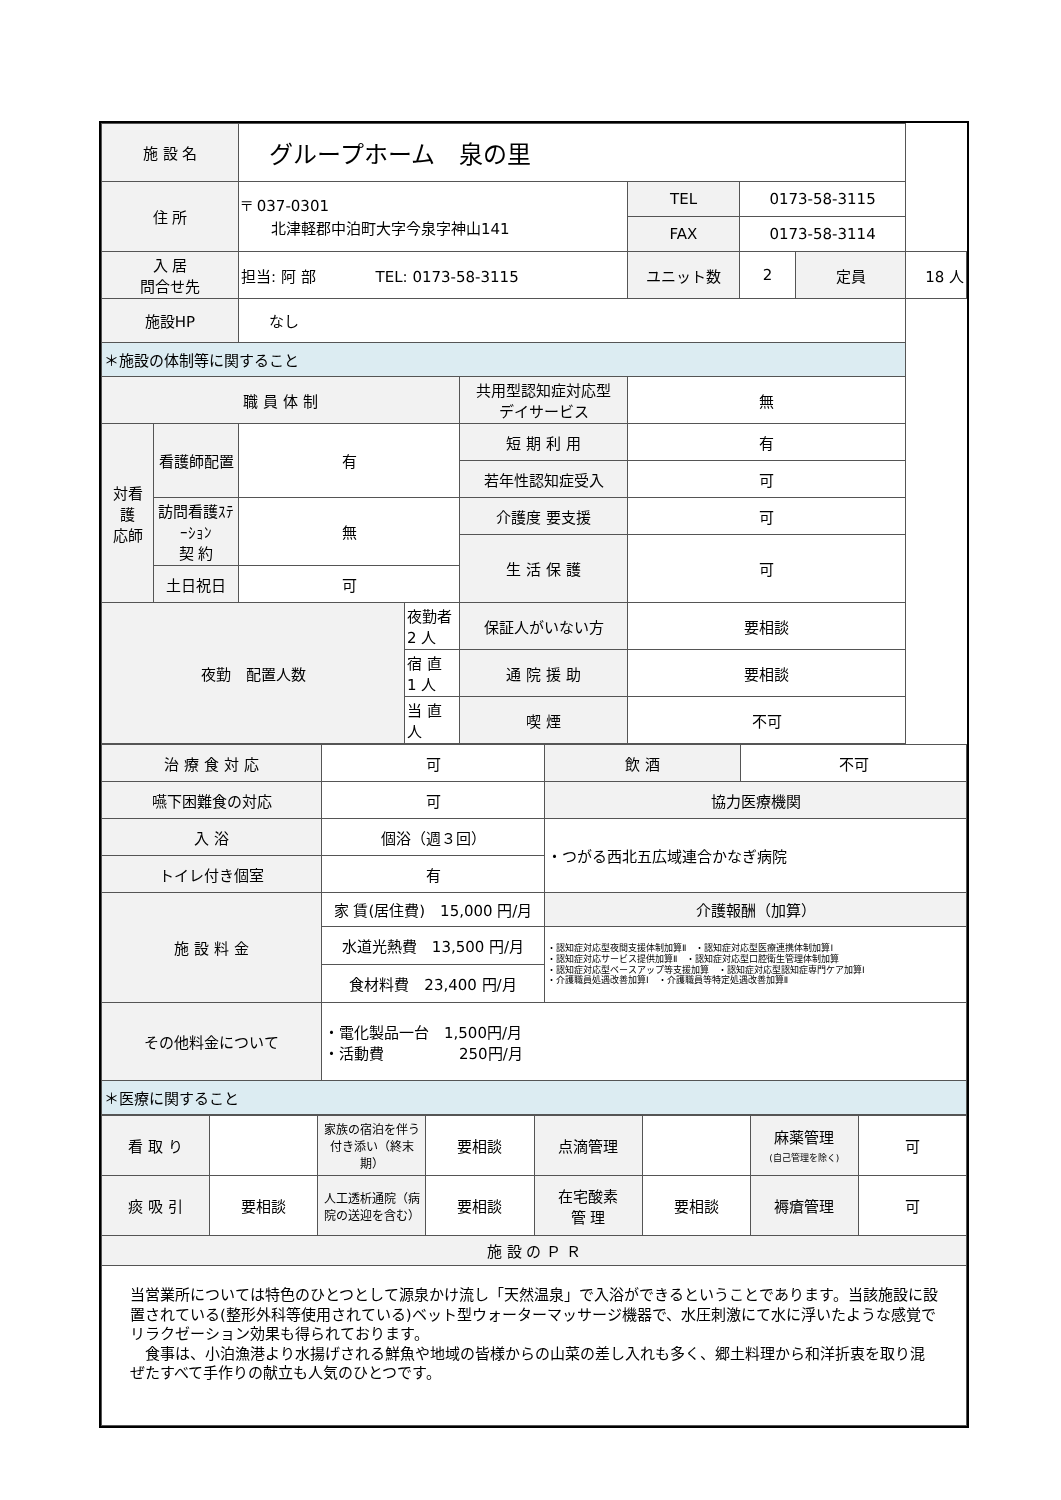| 施 設 名 | | グループホーム 泉の里 | | | | | | |
| 住 所 | | 〒 037-0301 北津軽郡中泊町大字今泉字神山141 | | | TEL | 0173-58-3115 | | |
| | | | | | FAX | 0173-58-3114 | | |
| 入 居 問合せ先 | | 担当: 阿 部 TEL: 0173-58-3115 | | | ユニット数 | 2 | 定員 | 18 人 |
| 施設HP | | なし | | | | | | |
| ＊施設の体制等に関すること | | | | | | | | |
| 職 員 体 制 | | | | 共用型認知症対応型 デイサービス | 無 | | | |
| 対看 護 応師 | 看護師配置 | 有 | | 短 期 利 用 | 有 | | | |
| | | | | 若年性認知症受入 | 可 | | | |
| | 訪問看護ｽﾃｰｼｮﾝ 契 約 | 無 | | 介護度 要支援 | 可 | | | |
| | | | | 生 活 保 護 | 可 | | | |
| | 土日祝日 | 可 | | | | | | |
| 夜勤 配置人数 | | | 夜勤者 2 人 | 保証人がいない方 | 要相談 | | | |
| | | | 宿 直 1 人 | 通 院 援 助 | 要相談 | | | |
| | | | 当 直 人 | 喫 煙 | 不可 | | | |
| 治 療 食 対 応 | 可 | 飲 酒 | 不可 |
| 嚥下困難食の対応 | 可 | 協力医療機関 | |
| 入 浴 | 個浴（週３回） | ・つがる西北五広域連合かなぎ病院 | |
| トイレ付き個室 | 有 | | |
| 施 設 料 金 | 家 賃(居住費) 15,000 円/月 | 介護報酬（加算） | |
| | 水道光熱費 13,500 円/月 | ・認知症対応型夜間支援体制加算Ⅱ ・認知症対応型医療連携体制加算Ⅰ ・認知症対応サービス提供加算Ⅱ ・認知症対応型口腔衛生管理体制加算 ・認知症対応型ベースアップ等支援加算 ・認知症対応型認知症専門ケア加算Ⅰ ・介護職員処遇改善加算Ⅰ ・介護職員等特定処遇改善加算Ⅱ | |
| | 食材料費 23,400 円/月 | | |
| その他料金について | ・電化製品一台 1,500円/月 ・活動費 250円/月 | | |
| ＊医療に関すること | | | |
| 看 取 り | | 家族の宿泊を伴う付き添い（終末期） | 要相談 | 点滴管理 | | 麻薬管理 (自己管理を除く) | 可 |
| 痰 吸 引 | 要相談 | 人工透析通院（病院の送迎を含む） | 要相談 | 在宅酸素 管 理 | 要相談 | 褥瘡管理 | 可 |
| 施 設 の Ｐ Ｒ | | | | | | | |
| 当営業所については特色のひとつとして源泉かけ流し「天然温泉」で入浴ができるということであります。当該施設に設置されている(整形外科等使用されている)ベット型ウォーターマッサージ機器で、水圧刺激にて水に浮いたような感覚でリラクゼーション効果も得られております。 食事は、小泊漁港より水揚げされる鮮魚や地域の皆様からの山菜の差し入れも多く、郷土料理から和洋折衷を取り混ぜたすべて手作りの献立も人気のひとつです。 | | | | | | | |